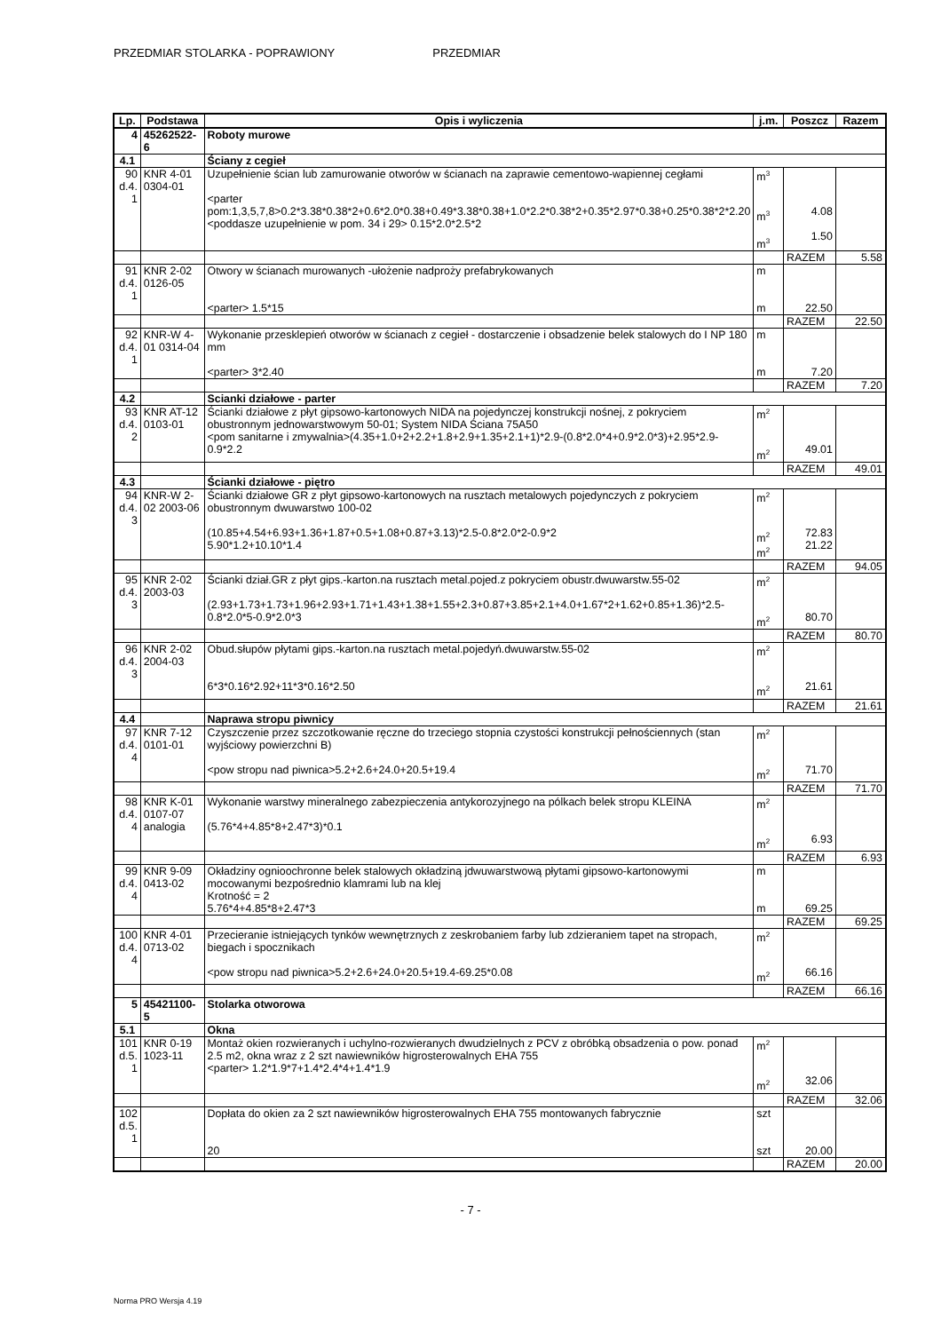PRZEDMIAR STOLARKA - POPRAWIONY PRZEDMIAR
| Lp. | Podstawa | Opis i wyliczenia | j.m. | Poszcz | Razem |
| --- | --- | --- | --- | --- | --- |
| 4 | 45262522-6 | Roboty murowe | | | |
| 4.1 | | Ściany z cegieł | | | |
| 90 d.4. 1 | KNR 4-01 0304-01 | Uzupełnienie ścian lub zamurowanie otworów w ścianach na zaprawie cementowo-wapiennej cegłami <parter pom:1,3,5,7,8>0.2*3.38*0.38*2+0.6*2.0*0.38+0.49*3.38*0.38+1.0*2.2*0.38*2+0.35*2.97*0.38+0.25*0.38*2*2.20 <poddasze uzupełnienie w pom. 34 i 29> 0.15*2.0*2.5*2 | m<sup>3</sup> m<sup>3</sup> m<sup>3</sup> | 4.08 1.50 | |
| | | | | RAZEM | 5.58 |
| 91 d.4. 1 | KNR 2-02 0126-05 | Otwory w ścianach murowanych -ułożenie nadproży prefabrykowanych <parter> 1.5*15 | m m | 22.50 | |
| | | | | RAZEM | 22.50 |
| 92 d.4. 1 | KNR-W 4-01 0314-04 | Wykonanie przesklepień otworów w ścianach z cegieł - dostarczenie i obsadzenie belek stalowych do I NP 180 mm <parter> 3*2.40 | m m | 7.20 | |
| | | | | RAZEM | 7.20 |
| 4.2 | | Scianki działowe - parter | | | |
| 93 d.4. 2 | KNR AT-12 0103-01 | Ścianki działowe z płyt gipsowo-kartonowych NIDA na pojedynczej konstrukcji nośnej, z pokryciem obustronnym jednowarstwowym 50-01; System NIDA Ściana 75A50 <pom sanitarne i zmywalnia>(4.35+1.0+2+2.2+1.8+2.9+1.35+2.1+1)*2.9-(0.8*2.0*4+0.9*2.0*3)+2.95*2.9-0.9*2.2 | m<sup>2</sup> m<sup>2</sup> | 49.01 | |
| | | | | RAZEM | 49.01 |
| 4.3 | | Ścianki działowe - piętro | | | |
| 94 d.4. 3 | KNR-W 2-02 2003-06 | Ścianki działowe GR z płyt gipsowo-kartonowych na rusztach metalowych pojedynczych z pokryciem obustronnym dwuwarstwo 100-02 (10.85+4.54+6.93+1.36+1.87+0.5+1.08+0.87+3.13)*2.5-0.8*2.0*2-0.9*2 5.90*1.2+10.10*1.4 | m<sup>2</sup> m<sup>2</sup> m<sup>2</sup> | 72.83 21.22 | |
| | | | | RAZEM | 94.05 |
| 95 d.4. 3 | KNR 2-02 2003-03 | Ścianki dział.GR z płyt gips.-karton.na rusztach metal.pojed.z pokryciem obustr.dwuwarstw.55-02 (2.93+1.73+1.73+1.96+2.93+1.71+1.43+1.38+1.55+2.3+0.87+3.85+2.1+4.0+1.67*2+1.62+0.85+1.36)*2.5-0.8*2.0*5-0.9*2.0*3 | m<sup>2</sup> m<sup>2</sup> | 80.70 | |
| | | | | RAZEM | 80.70 |
| 96 d.4. 3 | KNR 2-02 2004-03 | Obud.słupów płytami gips.-karton.na rusztach metal.pojedyń.dwuwarstw.55-02 6*3*0.16*2.92+11*3*0.16*2.50 | m<sup>2</sup> m<sup>2</sup> | 21.61 | |
| | | | | RAZEM | 21.61 |
| 4.4 | | Naprawa stropu piwnicy | | | |
| 97 d.4. 4 | KNR 7-12 0101-01 | Czyszczenie przez szczotkowanie ręczne do trzeciego stopnia czystości konstrukcji pełnościennych (stan wyjściowy powierzchni B) <pow stropu nad piwnica>5.2+2.6+24.0+20.5+19.4 | m<sup>2</sup> m<sup>2</sup> | 71.70 | |
| | | | | RAZEM | 71.70 |
| 98 d.4. 4 | KNR K-01 0107-07 analogia | Wykonanie warstwy mineralnego zabezpieczenia antykorozyjnego na pólkach belek stropu KLEINA (5.76*4+4.85*8+2.47*3)*0.1 | m<sup>2</sup> m<sup>2</sup> | 6.93 | |
| | | | | RAZEM | 6.93 |
| 99 d.4. 4 | KNR 9-09 0413-02 | Okładziny ognioochronne belek stalowych okładziną jdwuwarstwową płytami gipsowo-kartonowymi mocowanymi bezpośrednio klamrami lub na klej Krotność = 2 5.76*4+4.85*8+2.47*3 | m m | 69.25 | |
| | | | | RAZEM | 69.25 |
| 100 d.4. 4 | KNR 4-01 0713-02 | Przecieranie istniejących tynków wewnętrznych z zeskrobaniem farby lub zdzieraniem tapet na stropach, biegach i spocznikach <pow stropu nad piwnica>5.2+2.6+24.0+20.5+19.4-69.25*0.08 | m<sup>2</sup> m<sup>2</sup> | 66.16 | |
| | | | | RAZEM | 66.16 |
| 5 | 45421100-5 | Stolarka otworowa | | | |
| 5.1 | | Okna | | | |
| 101 d.5. 1 | KNR 0-19 1023-11 | Montaż okien rozwieranych i uchylno-rozwieranych dwudzielnych z PCV z obróbką obsadzenia o pow. ponad 2.5 m2, okna wraz z 2 szt nawiewników higrosterowalnych EHA 755 <parter> 1.2*1.9*7+1.4*2.4*4+1.4*1.9 | m<sup>2</sup> m<sup>2</sup> | 32.06 | |
| | | | | RAZEM | 32.06 |
| 102 d.5. 1 | | Dopłata do okien za 2 szt nawiewników higrosterowalnych EHA 755 montowanych fabrycznie 20 | szt szt | 20.00 | |
| | | | | RAZEM | 20.00 |
- 7 -
Norma PRO Wersja 4.19